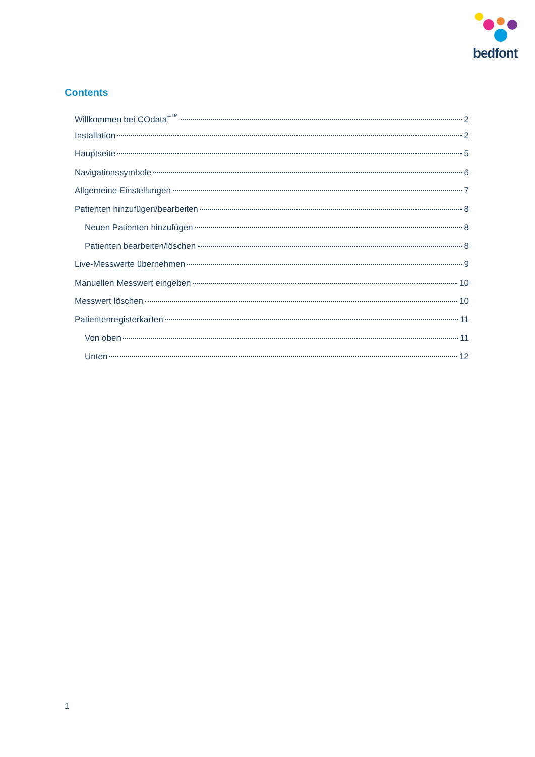bedfont
Contents
Willkommen bei COdata<sup>+™</sup> 2
Installation 2
Hauptseite 5
Navigationssymbole 6
Allgemeine Einstellungen 7
Patienten hinzufügen/bearbeiten 8
Neuen Patienten hinzufügen 8
Patienten bearbeiten/löschen 8
Live-Messwerte übernehmen 9
Manuellen Messwert eingeben 10
Messwert löschen 10
Patientenregisterkarten 11
Von oben 11
Unten 12
1